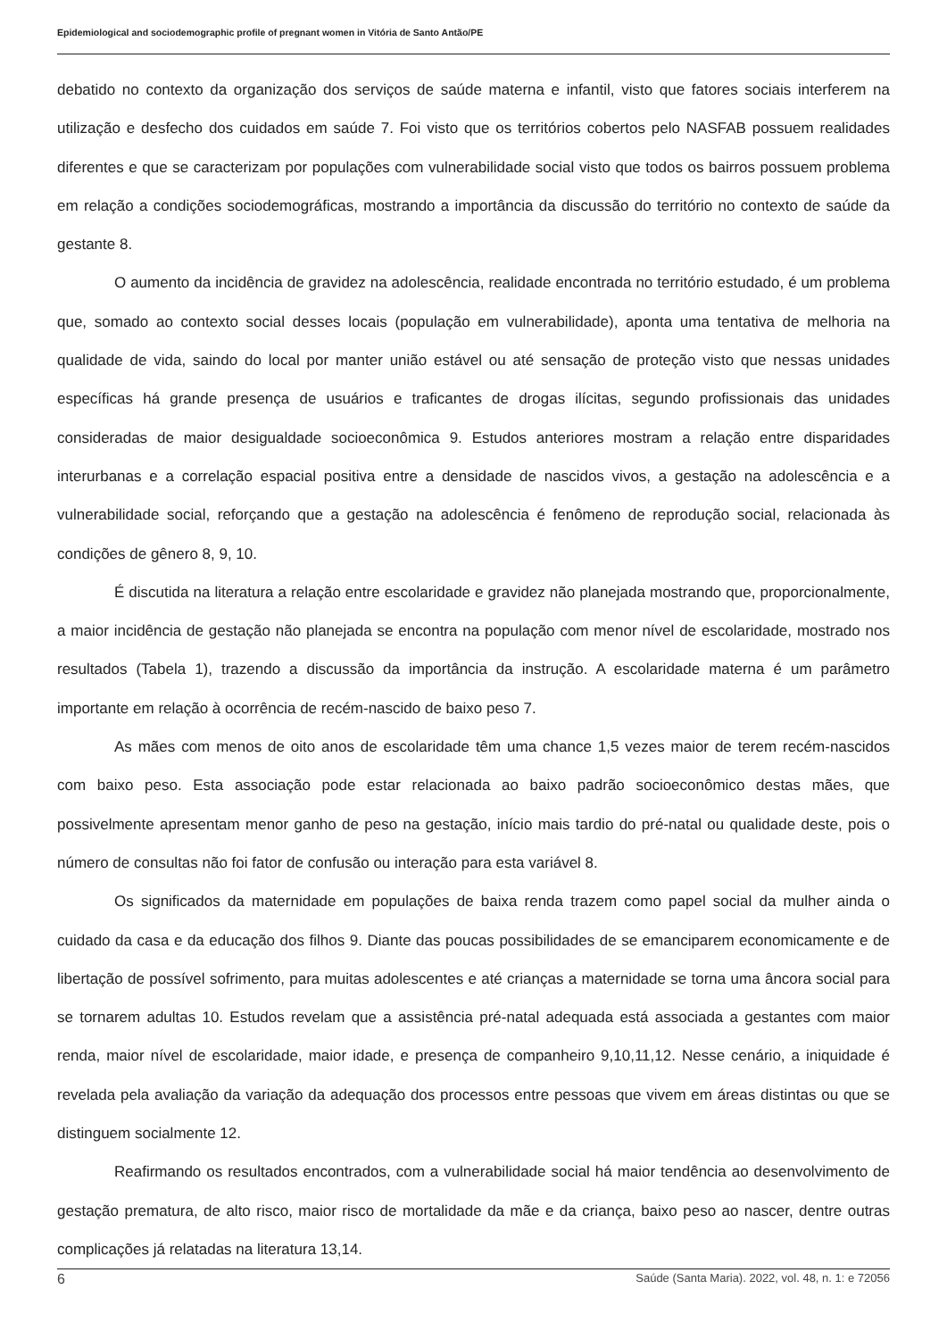Epidemiological and sociodemographic profile of pregnant women in Vitória de Santo Antão/PE
debatido no contexto da organização dos serviços de saúde materna e infantil, visto que fatores sociais interferem na utilização e desfecho dos cuidados em saúde 7. Foi visto que os territórios cobertos pelo NASFAB possuem realidades diferentes e que se caracterizam por populações com vulnerabilidade social visto que todos os bairros possuem problema em relação a condições sociodemográficas, mostrando a importância da discussão do território no contexto de saúde da gestante 8.
O aumento da incidência de gravidez na adolescência, realidade encontrada no território estudado, é um problema que, somado ao contexto social desses locais (população em vulnerabilidade), aponta uma tentativa de melhoria na qualidade de vida, saindo do local por manter união estável ou até sensação de proteção visto que nessas unidades específicas há grande presença de usuários e traficantes de drogas ilícitas, segundo profissionais das unidades consideradas de maior desigualdade socioeconômica 9. Estudos anteriores mostram a relação entre disparidades interurbanas e a correlação espacial positiva entre a densidade de nascidos vivos, a gestação na adolescência e a vulnerabilidade social, reforçando que a gestação na adolescência é fenômeno de reprodução social, relacionada às condições de gênero 8, 9, 10.
É discutida na literatura a relação entre escolaridade e gravidez não planejada mostrando que, proporcionalmente, a maior incidência de gestação não planejada se encontra na população com menor nível de escolaridade, mostrado nos resultados (Tabela 1), trazendo a discussão da importância da instrução. A escolaridade materna é um parâmetro importante em relação à ocorrência de recém-nascido de baixo peso 7.
As mães com menos de oito anos de escolaridade têm uma chance 1,5 vezes maior de terem recém-nascidos com baixo peso. Esta associação pode estar relacionada ao baixo padrão socioeconômico destas mães, que possivelmente apresentam menor ganho de peso na gestação, início mais tardio do pré-natal ou qualidade deste, pois o número de consultas não foi fator de confusão ou interação para esta variável 8.
Os significados da maternidade em populações de baixa renda trazem como papel social da mulher ainda o cuidado da casa e da educação dos filhos 9. Diante das poucas possibilidades de se emanciparem economicamente e de libertação de possível sofrimento, para muitas adolescentes e até crianças a maternidade se torna uma âncora social para se tornarem adultas 10. Estudos revelam que a assistência pré-natal adequada está associada a gestantes com maior renda, maior nível de escolaridade, maior idade, e presença de companheiro 9,10,11,12. Nesse cenário, a iniquidade é revelada pela avaliação da variação da adequação dos processos entre pessoas que vivem em áreas distintas ou que se distinguem socialmente 12.
Reafirmando os resultados encontrados, com a vulnerabilidade social há maior tendência ao desenvolvimento de gestação prematura, de alto risco, maior risco de mortalidade da mãe e da criança, baixo peso ao nascer, dentre outras complicações já relatadas na literatura 13,14.
6 Saúde (Santa Maria). 2022, vol. 48, n. 1: e 72056